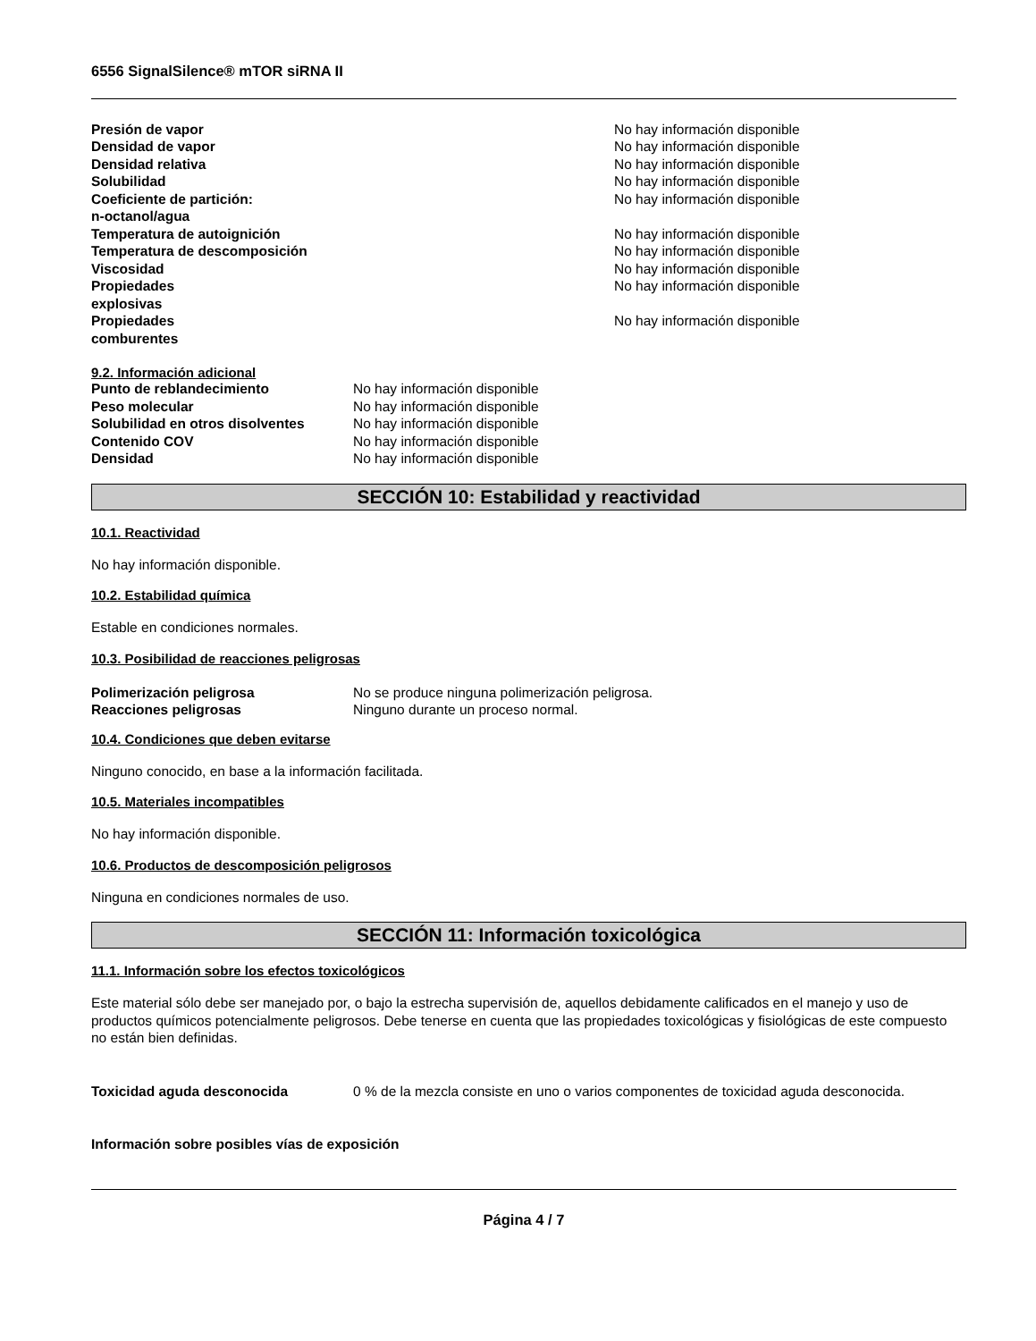6556 SignalSilence® mTOR siRNA II
| Presión de vapor | No hay información disponible |
| Densidad de vapor | No hay información disponible |
| Densidad relativa | No hay información disponible |
| Solubilidad | No hay información disponible |
| Coeficiente de partición: n-octanol/agua | No hay información disponible |
| Temperatura de autoignición | No hay información disponible |
| Temperatura de descomposición | No hay información disponible |
| Viscosidad | No hay información disponible |
| Propiedades explosivas | No hay información disponible |
| Propiedades comburentes | No hay información disponible |
9.2. Información adicional
| Punto de reblandecimiento | No hay información disponible |
| Peso molecular | No hay información disponible |
| Solubilidad en otros disolventes | No hay información disponible |
| Contenido COV | No hay información disponible |
| Densidad | No hay información disponible |
SECCIÓN 10: Estabilidad y reactividad
10.1. Reactividad
No hay información disponible.
10.2. Estabilidad química
Estable en condiciones normales.
10.3. Posibilidad de reacciones peligrosas
| Polimerización peligrosa | No se produce ninguna polimerización peligrosa. |
| Reacciones peligrosas | Ninguno durante un proceso normal. |
10.4. Condiciones que deben evitarse
Ninguno conocido, en base a la información facilitada.
10.5. Materiales incompatibles
No hay información disponible.
10.6. Productos de descomposición peligrosos
Ninguna en condiciones normales de uso.
SECCIÓN 11: Información toxicológica
11.1. Información sobre los efectos toxicológicos
Este material sólo debe ser manejado por, o bajo la estrecha supervisión de, aquellos debidamente calificados en el manejo y uso de productos químicos potencialmente peligrosos. Debe tenerse en cuenta que las propiedades toxicológicas y fisiológicas de este compuesto no están bien definidas.
| Toxicidad aguda desconocida | 0 % de la mezcla consiste en uno o varios componentes de toxicidad aguda desconocida. |
Información sobre posibles vías de exposición
Página 4 / 7